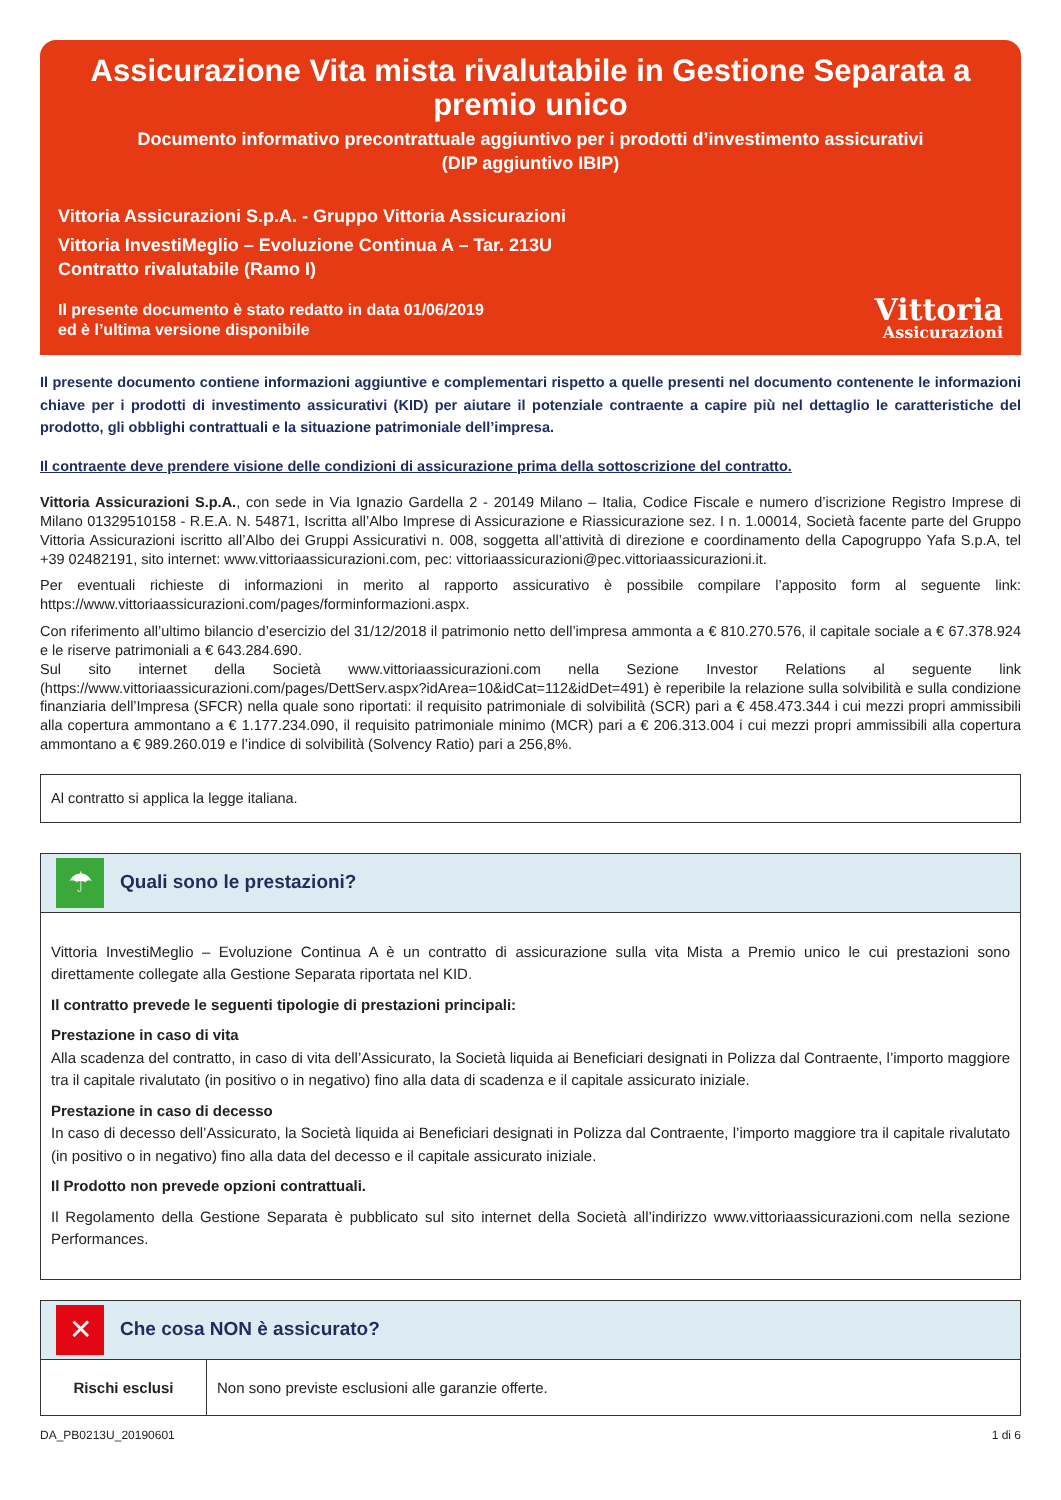Assicurazione Vita mista rivalutabile in Gestione Separata a premio unico
Documento informativo precontrattuale aggiuntivo per i prodotti d’investimento assicurativi
(DIP aggiuntivo IBIP)
Vittoria Assicurazioni S.p.A. - Gruppo Vittoria Assicurazioni
Vittoria InvestiMeglio – Evoluzione Continua A – Tar. 213U
Contratto rivalutabile (Ramo I)
Il presente documento è stato redatto in data 01/06/2019
ed è l’ultima versione disponibile
Vittoria
Assicurazioni
Il presente documento contiene informazioni aggiuntive e complementari rispetto a quelle presenti nel documento contenente le informazioni chiave per i prodotti di investimento assicurativi (KID) per aiutare il potenziale contraente a capire più nel dettaglio le caratteristiche del prodotto, gli obblighi contrattuali e la situazione patrimoniale dell’impresa.
Il contraente deve prendere visione delle condizioni di assicurazione prima della sottoscrizione del contratto.
Vittoria Assicurazioni S.p.A., con sede in Via Ignazio Gardella 2 - 20149 Milano – Italia, Codice Fiscale e numero d’iscrizione Registro Imprese di Milano 01329510158 - R.E.A. N. 54871, Iscritta all’Albo Imprese di Assicurazione e Riassicurazione sez. I n. 1.00014, Società facente parte del Gruppo Vittoria Assicurazioni iscritto all’Albo dei Gruppi Assicurativi n. 008, soggetta all’attività di direzione e coordinamento della Capogruppo Yafa S.p.A, tel +39 02482191, sito internet: www.vittoriaassicurazioni.com, pec: vittoriaassicurazioni@pec.vittoriaassicurazioni.it.
Per eventuali richieste di informazioni in merito al rapporto assicurativo è possibile compilare l’apposito form al seguente link: https://www.vittoriaassicurazioni.com/pages/forminformazioni.aspx.
Con riferimento all’ultimo bilancio d’esercizio del 31/12/2018 il patrimonio netto dell’impresa ammonta a € 810.270.576, il capitale sociale a € 67.378.924 e le riserve patrimoniali a € 643.284.690.
Sul sito internet della Società www.vittoriaassicurazioni.com nella Sezione Investor Relations al seguente link (https://www.vittoriaassicurazioni.com/pages/DettServ.aspx?idArea=10&idCat=112&idDet=491) è reperibile la relazione sulla solvibilità e sulla condizione finanziaria dell’Impresa (SFCR) nella quale sono riportati: il requisito patrimoniale di solvibilità (SCR) pari a € 458.473.344 i cui mezzi propri ammissibili alla copertura ammontano a € 1.177.234.090, il requisito patrimoniale minimo (MCR) pari a € 206.313.004 i cui mezzi propri ammissibili alla copertura ammontano a € 989.260.019 e l’indice di solvibilità (Solvency Ratio) pari a 256,8%.
Al contratto si applica la legge italiana.
☂
Quali sono le prestazioni?
Vittoria InvestiMeglio – Evoluzione Continua A è un contratto di assicurazione sulla vita Mista a Premio unico le cui prestazioni sono direttamente collegate alla Gestione Separata riportata nel KID.
Il contratto prevede le seguenti tipologie di prestazioni principali:
Prestazione in caso di vita
Alla scadenza del contratto, in caso di vita dell’Assicurato, la Società liquida ai Beneficiari designati in Polizza dal Contraente, l’importo maggiore tra il capitale rivalutato (in positivo o in negativo) fino alla data di scadenza e il capitale assicurato iniziale.
Prestazione in caso di decesso
In caso di decesso dell’Assicurato, la Società liquida ai Beneficiari designati in Polizza dal Contraente, l’importo maggiore tra il capitale rivalutato (in positivo o in negativo) fino alla data del decesso e il capitale assicurato iniziale.
Il Prodotto non prevede opzioni contrattuali.
Il Regolamento della Gestione Separata è pubblicato sul sito internet della Società all’indirizzo www.vittoriaassicurazioni.com nella sezione Performances.
✕
Che cosa NON è assicurato?
| Rischi esclusi | Non sono previste esclusioni alle garanzie offerte. |
DA_PB0213U_20190601 1 di 6